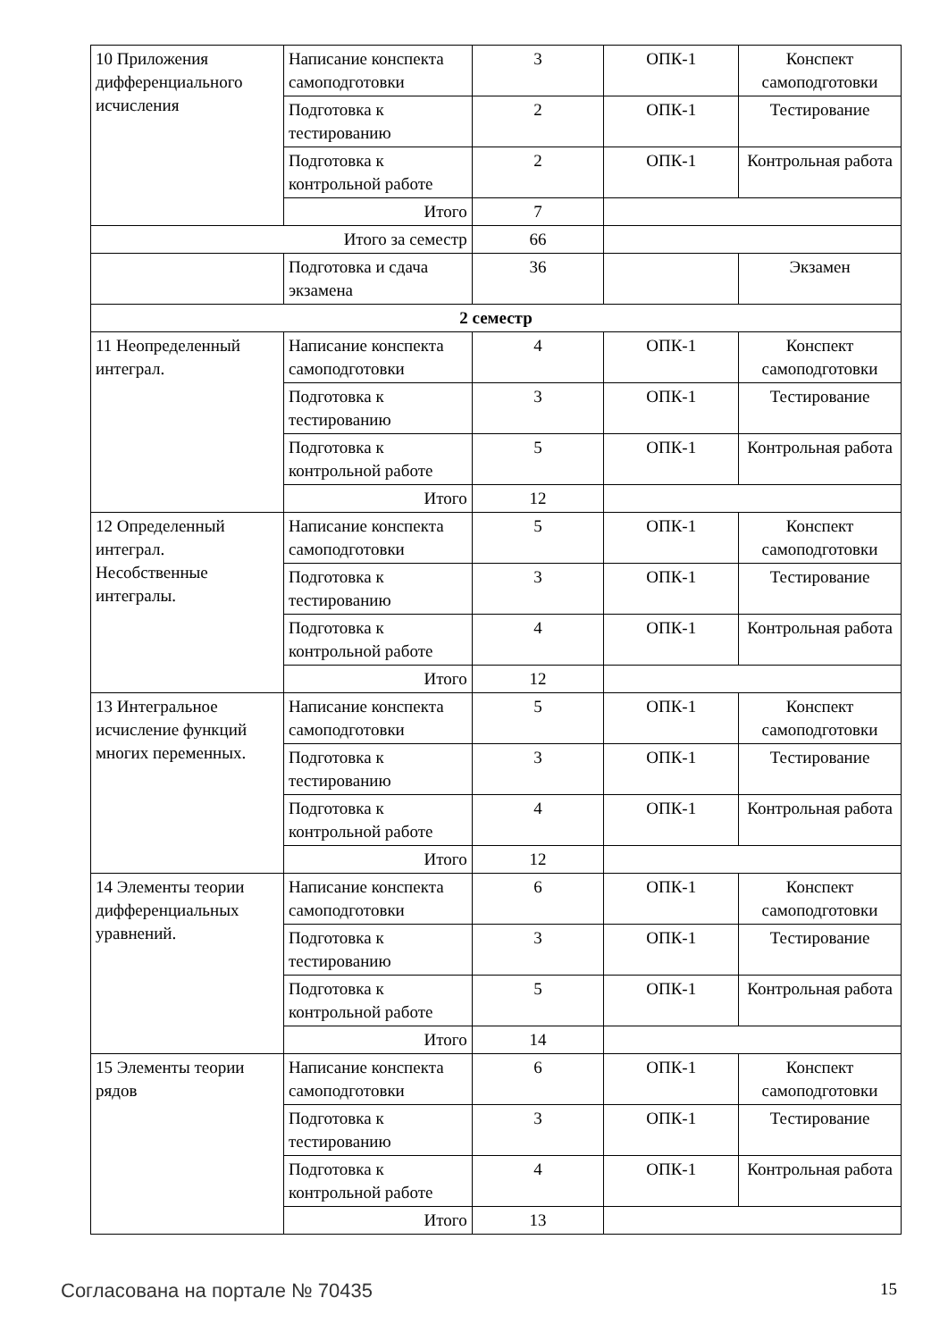| 10 Приложения дифференциального исчисления | Написание конспекта самоподготовки | 3 | ОПК-1 | Конспект самоподготовки |
| | Подготовка к тестированию | 2 | ОПК-1 | Тестирование |
| | Подготовка к контрольной работе | 2 | ОПК-1 | Контрольная работа |
| | Итого | 7 | | |
| Итого за семестр | | 66 | | |
| | Подготовка и сдача экзамена | 36 | | Экзамен |
| 2 семестр | | | | |
| 11 Неопределенный интеграл. | Написание конспекта самоподготовки | 4 | ОПК-1 | Конспект самоподготовки |
| | Подготовка к тестированию | 3 | ОПК-1 | Тестирование |
| | Подготовка к контрольной работе | 5 | ОПК-1 | Контрольная работа |
| | Итого | 12 | | |
| 12 Определенный интеграл. Несобственные интегралы. | Написание конспекта самоподготовки | 5 | ОПК-1 | Конспект самоподготовки |
| | Подготовка к тестированию | 3 | ОПК-1 | Тестирование |
| | Подготовка к контрольной работе | 4 | ОПК-1 | Контрольная работа |
| | Итого | 12 | | |
| 13 Интегральное исчисление функций многих переменных. | Написание конспекта самоподготовки | 5 | ОПК-1 | Конспект самоподготовки |
| | Подготовка к тестированию | 3 | ОПК-1 | Тестирование |
| | Подготовка к контрольной работе | 4 | ОПК-1 | Контрольная работа |
| | Итого | 12 | | |
| 14 Элементы теории дифференциальных уравнений. | Написание конспекта самоподготовки | 6 | ОПК-1 | Конспект самоподготовки |
| | Подготовка к тестированию | 3 | ОПК-1 | Тестирование |
| | Подготовка к контрольной работе | 5 | ОПК-1 | Контрольная работа |
| | Итого | 14 | | |
| 15 Элементы теории рядов | Написание конспекта самоподготовки | 6 | ОПК-1 | Конспект самоподготовки |
| | Подготовка к тестированию | 3 | ОПК-1 | Тестирование |
| | Подготовка к контрольной работе | 4 | ОПК-1 | Контрольная работа |
| | Итого | 13 | | |
Согласована на портале № 70435 15